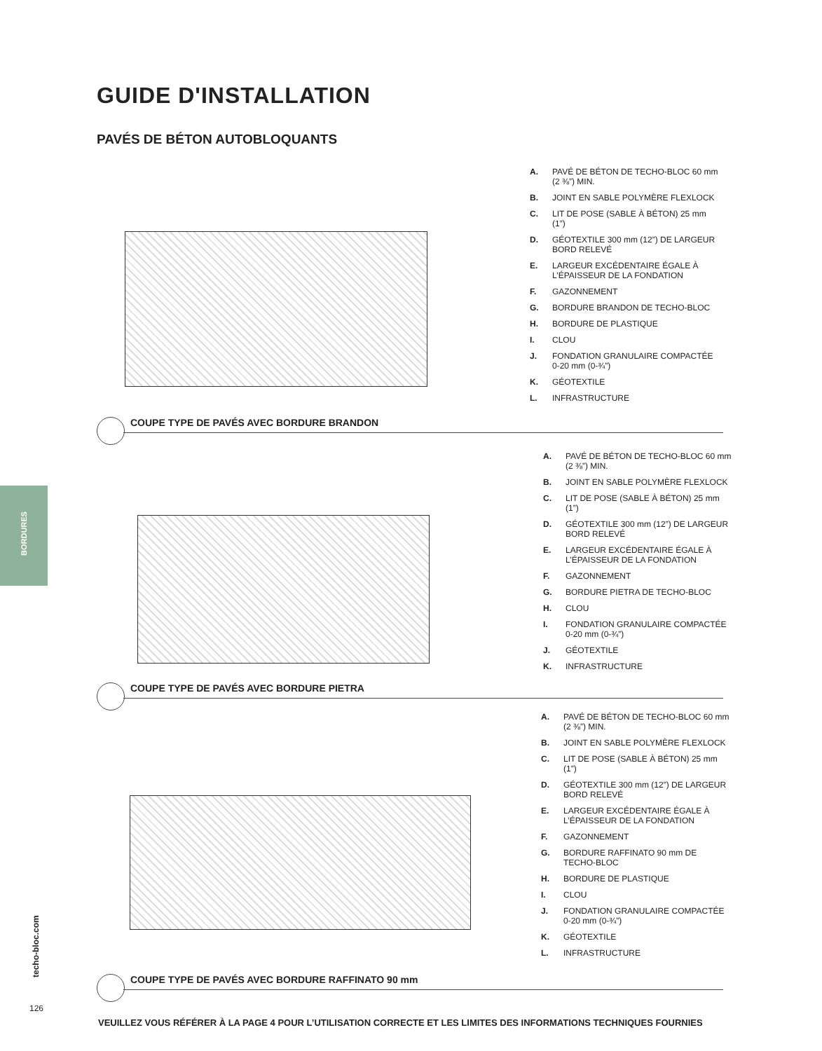GUIDE D'INSTALLATION
PAVÉS DE BÉTON AUTOBLOQUANTS
A. PAVÉ DE BÉTON DE TECHO-BLOC 60 mm (2 ⅜”) MIN.
B. JOINT EN SABLE POLYMÈRE FLEXLOCK
C. LIT DE POSE (SABLE À BÉTON) 25 mm (1”)
D. GÉOTEXTILE 300 mm (12”) DE LARGEUR BORD RELEVÉ
E. LARGEUR EXCÉDENTAIRE ÉGALE À L’ÉPAISSEUR DE LA FONDATION
F. GAZONNEMENT
G. BORDURE BRANDON DE TECHO-BLOC
H. BORDURE DE PLASTIQUE
I. CLOU
J. FONDATION GRANULAIRE COMPACTÉE 0-20 mm (0-¾”)
K. GÉOTEXTILE
L. INFRASTRUCTURE
COUPE TYPE DE PAVÉS AVEC BORDURE BRANDON
A. PAVÉ DE BÉTON DE TECHO-BLOC 60 mm (2 ⅜”) MIN.
B. JOINT EN SABLE POLYMÈRE FLEXLOCK
C. LIT DE POSE (SABLE À BÉTON) 25 mm (1”)
D. GÉOTEXTILE 300 mm (12”) DE LARGEUR BORD RELEVÉ
E. LARGEUR EXCÉDENTAIRE ÉGALE À L’ÉPAISSEUR DE LA FONDATION
F. GAZONNEMENT
G. BORDURE PIETRA DE TECHO-BLOC
H. CLOU
I. FONDATION GRANULAIRE COMPACTÉE 0-20 mm (0-¾”)
J. GÉOTEXTILE
K. INFRASTRUCTURE
BORDURES
COUPE TYPE DE PAVÉS AVEC BORDURE PIETRA
A. PAVÉ DE BÉTON DE TECHO-BLOC 60 mm (2 ⅜”) MIN.
B. JOINT EN SABLE POLYMÈRE FLEXLOCK
C. LIT DE POSE (SABLE À BÉTON) 25 mm (1”)
D. GÉOTEXTILE 300 mm (12”) DE LARGEUR BORD RELEVÉ
E. LARGEUR EXCÉDENTAIRE ÉGALE À L’ÉPAISSEUR DE LA FONDATION
F. GAZONNEMENT
G. BORDURE RAFFINATO 90 mm DE TECHO-BLOC
H. BORDURE DE PLASTIQUE
I. CLOU
J. FONDATION GRANULAIRE COMPACTÉE 0-20 mm (0-¾”)
K. GÉOTEXTILE
L. INFRASTRUCTURE
COUPE TYPE DE PAVÉS AVEC BORDURE RAFFINATO 90 mm
techo-bloc.com
126
VEUILLEZ VOUS RÉFÉRER À LA PAGE 4 POUR L’UTILISATION CORRECTE ET LES LIMITES DES INFORMATIONS TECHNIQUES FOURNIES